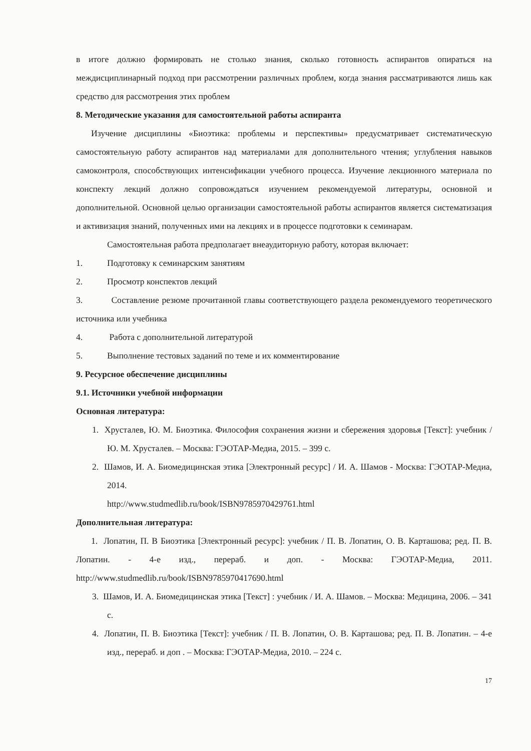в итоге должно формировать не столько знания, сколько готовность аспирантов опираться на междисциплинарный подход при рассмотрении различных проблем, когда знания рассматриваются лишь как средство для рассмотрения этих проблем
8. Методические указания для самостоятельной работы аспиранта
Изучение дисциплины «Биоэтика: проблемы и перспективы» предусматривает систематическую самостоятельную работу аспирантов над материалами для дополнительного чтения; углубления навыков самоконтроля, способствующих интенсификации учебного процесса. Изучение лекционного материала по конспекту лекций должно сопровождаться изучением рекомендуемой литературы, основной и дополнительной. Основной целью организации самостоятельной работы аспирантов является систематизация и активизация знаний, полученных ими на лекциях и в процессе подготовки к семинарам.
Самостоятельная работа предполагает внеаудиторную работу, которая включает:
1. Подготовку к семинарским занятиям
2. Просмотр конспектов лекций
3. Составление резюме прочитанной главы соответствующего раздела рекомендуемого теоретического источника или учебника
4. Работа с дополнительной литературой
5. Выполнение тестовых заданий по теме и их комментирование
9. Ресурсное обеспечение дисциплины
9.1. Источники учебной информации
Основная литература:
1. Хрусталев, Ю. М. Биоэтика. Философия сохранения жизни и сбережения здоровья [Текст]: учебник / Ю. М. Хрусталев. – Москва: ГЭОТАР-Медиа, 2015. – 399 с.
2. Шамов, И. А. Биомедицинская этика [Электронный ресурс] / И. А. Шамов - Москва: ГЭОТАР-Медиа, 2014.
http://www.studmedlib.ru/book/ISBN9785970429761.html
Дополнительная литература:
1. Лопатин, П. В Биоэтика [Электронный ресурс]: учебник / П. В. Лопатин, О. В. Карташова; ред. П. В. Лопатин. - 4-е изд., перераб. и доп. - Москва: ГЭОТАР-Медиа, 2011. http://www.studmedlib.ru/book/ISBN9785970417690.html
3. Шамов, И. А. Биомедицинская этика [Текст] : учебник / И. А. Шамов. – Москва: Медицина, 2006. – 341 с.
4. Лопатин, П. В. Биоэтика [Текст]: учебник / П. В. Лопатин, О. В. Карташова; ред. П. В. Лопатин. – 4-е изд., перераб. и доп . – Москва: ГЭОТАР-Медиа, 2010. – 224 с.
17